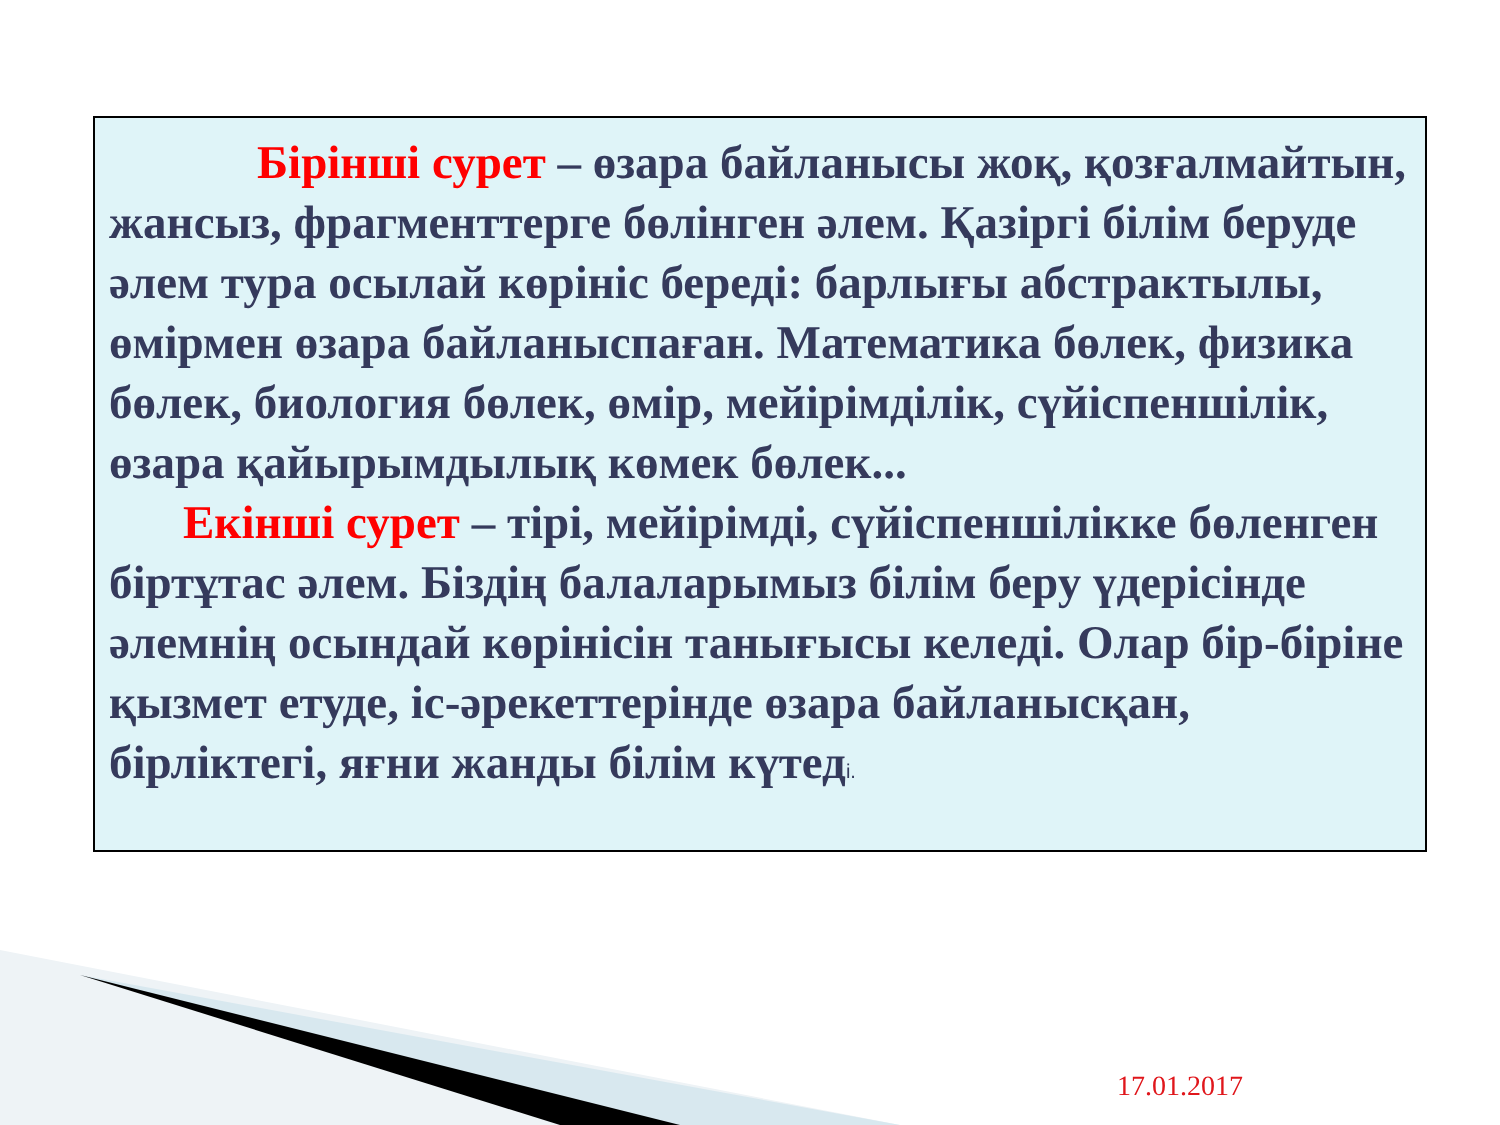Бірінші сурет – өзара байланысы жоқ, қозғалмайтын, жансыз, фрагменттерге бөлінген әлем. Қазіргі білім беруде әлем тура осылай көрініс береді: барлығы абстрактылы, өмірмен өзара байланыспаған. Математика бөлек, физика бөлек, биология бөлек, өмір, мейірімділік, сүйіспеншілік, өзара қайырымдылық көмек бөлек...
Екінші сурет – тірі, мейірімді, сүйіспеншілікке бөленген біртұтас әлем. Біздің балаларымыз білім беру үдерісінде әлемнің осындай көрінісін танығысы келеді. Олар бір-біріне қызмет етуде, іс-әрекеттерінде өзара байланысқан, бірліктегі, яғни жанды білім күтеді.
17.01.2017